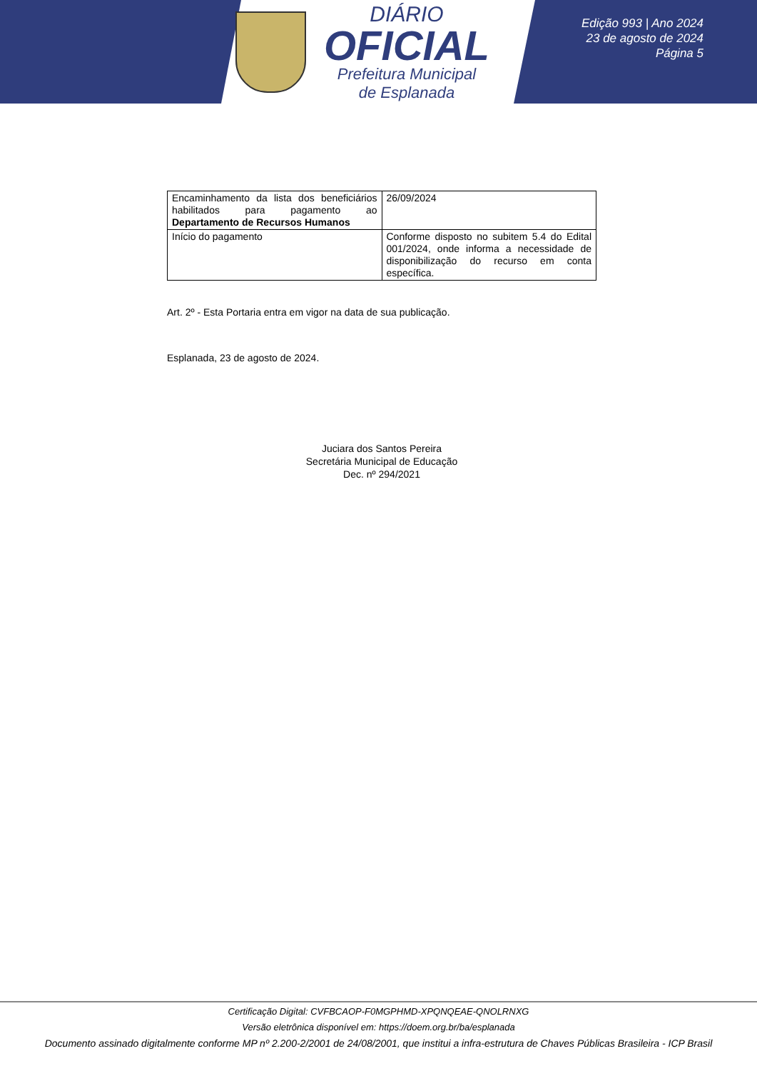DIÁRIO
OFICIAL
Prefeitura Municipal
de Esplanada
Edição 993 | Ano 2024
23 de agosto de 2024
Página 5
| Encaminhamento da lista dos beneficiários habilitados para pagamento ao Departamento de Recursos Humanos | 26/09/2024 |
| Início do pagamento | Conforme disposto no subitem 5.4 do Edital 001/2024, onde informa a necessidade de disponibilização do recurso em conta específica. |
Art. 2º - Esta Portaria entra em vigor na data de sua publicação.
Esplanada, 23 de agosto de 2024.
Juciara dos Santos Pereira
Secretária Municipal de Educação
Dec. nº 294/2021
Certificação Digital: CVFBCAOP-F0MGPHMD-XPQNQEAE-QNOLRNXG
Versão eletrônica disponível em: https://doem.org.br/ba/esplanada
Documento assinado digitalmente conforme MP nº 2.200-2/2001 de 24/08/2001, que institui a infra-estrutura de Chaves Públicas Brasileira - ICP Brasil